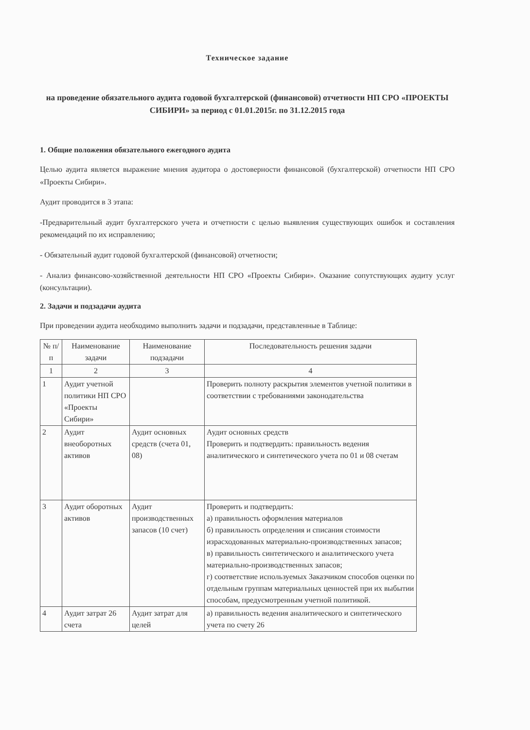Техническое задание
на проведение обязательного аудита годовой бухгалтерской (финансовой) отчетности НП СРО «ПРОЕКТЫ СИБИРИ» за период с 01.01.2015г. по 31.12.2015 года
1. Общие положения обязательного ежегодного аудита
Целью аудита является выражение мнения аудитора о достоверности финансовой (бухгалтерской) отчетности НП СРО «Проекты Сибири».
Аудит проводится в 3 этапа:
-Предварительный аудит бухгалтерского учета и отчетности с целью выявления существующих ошибок и составления рекомендаций по их исправлению;
- Обязательный аудит годовой бухгалтерской (финансовой) отчетности;
- Анализ финансово-хозяйственной деятельности НП СРО «Проекты Сибири». Оказание сопутствующих аудиту услуг (консультации).
2. Задачи и подзадачи аудита
При проведении аудита необходимо выполнить задачи и подзадачи, представленные в Таблице:
| № п/п | Наименование задачи | Наименование подзадачи | Последовательность решения задачи |
| --- | --- | --- | --- |
| 1 | 2 | 3 | 4 |
| 1 | Аудит учетной политики НП СРО «Проекты Сибири» | | Проверить полноту раскрытия элементов учетной политики в соответствии с требованиями законодательства |
| 2 | Аудит внеоборотных активов | Аудит основных средств (счета 01, 08) | Аудит основных средств Проверить и подтвердить: правильность ведения аналитического и синтетического учета по 01 и 08 счетам |
| 3 | Аудит оборотных активов | Аудит производственных запасов (10 счет) | Проверить и подтвердить: а) правильность оформления материалов б) правильность определения и списания стоимости израсходованных материально-производственных запасов; в) правильность синтетического и аналитического учета материально-производственных запасов; г) соответствие используемых Заказчиком способов оценки по отдельным группам материальных ценностей при их выбытии способам, предусмотренным учетной политикой. |
| 4 | Аудит затрат 26 счета | Аудит затрат для целей | а) правильность ведения аналитического и синтетического учета по счету 26 |